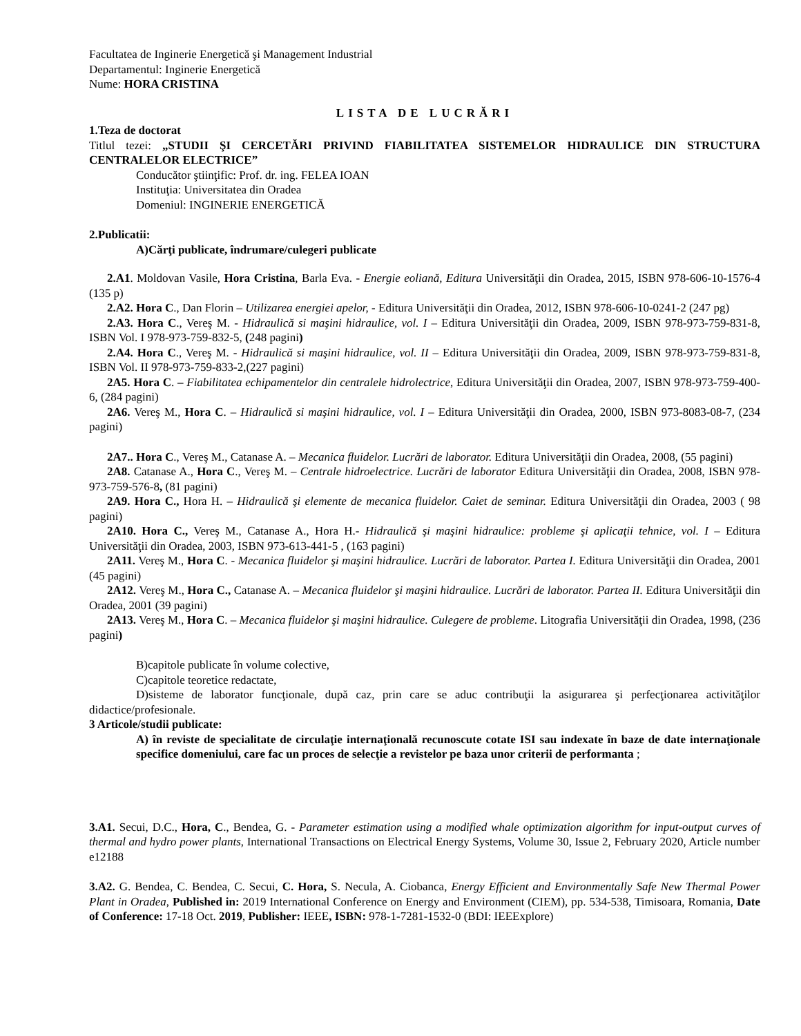Facultatea de Inginerie Energetică şi Management Industrial
Departamentul: Inginerie Energetică
Nume: HORA CRISTINA
LISTA DE LUCRĂRI
1.Teza de doctorat
Titlul tezei: „STUDII ŞI CERCETĂRI PRIVIND FIABILITATEA SISTEMELOR HIDRAULICE DIN STRUCTURA CENTRALELOR ELECTRICE”
Conducător ştiinţific: Prof. dr. ing. FELEA IOAN
Instituţia: Universitatea din Oradea
Domeniul: INGINERIE ENERGETICĂ
2.Publicatii:
A)Cărţi publicate, îndrumare/culegeri publicate
2.A1. Moldovan Vasile, Hora Cristina, Barla Eva. - Energie eoliană, Editura Universităţii din Oradea, 2015, ISBN 978-606-10-1576-4 (135 p)
2.A2. Hora C., Dan Florin – Utilizarea energiei apelor, - Editura Universităţii din Oradea, 2012, ISBN 978-606-10-0241-2 (247 pg)
2.A3. Hora C., Vereş M. - Hidraulică si maşini hidraulice, vol. I – Editura Universităţii din Oradea, 2009, ISBN 978-973-759-831-8, ISBN Vol. I 978-973-759-832-5, (248 pagini)
2.A4. Hora C., Vereş M. - Hidraulică si maşini hidraulice, vol. II – Editura Universităţii din Oradea, 2009, ISBN 978-973-759-831-8, ISBN Vol. II 978-973-759-833-2,(227 pagini)
2A5. Hora C. – Fiabilitatea echipamentelor din centralele hidrolectrice, Editura Universităţii din Oradea, 2007, ISBN 978-973-759-400-6, (284 pagini)
2A6. Vereş M., Hora C. – Hidraulică si maşini hidraulice, vol. I – Editura Universităţii din Oradea, 2000, ISBN 973-8083-08-7, (234 pagini)
2A7.. Hora C., Vereş M., Catanase A. – Mecanica fluidelor. Lucrări de laborator. Editura Universităţii din Oradea, 2008, (55 pagini)
2A8. Catanase A., Hora C., Vereş M. – Centrale hidroelectrice. Lucrări de laborator Editura Universităţii din Oradea, 2008, ISBN 978-973-759-576-8, (81 pagini)
2A9. Hora C., Hora H. – Hidraulică şi elemente de mecanica fluidelor. Caiet de seminar. Editura Universităţii din Oradea, 2003 ( 98 pagini)
2A10. Hora C., Vereş M., Catanase A., Hora H.- Hidraulică şi maşini hidraulice: probleme şi aplicaţii tehnice, vol. I – Editura Universităţii din Oradea, 2003, ISBN 973-613-441-5 , (163 pagini)
2A11. Vereş M., Hora C. - Mecanica fluidelor şi maşini hidraulice. Lucrări de laborator. Partea I. Editura Universităţii din Oradea, 2001 (45 pagini)
2A12. Vereş M., Hora C., Catanase A. – Mecanica fluidelor şi maşini hidraulice. Lucrări de laborator. Partea II. Editura Universităţii din Oradea, 2001 (39 pagini)
2A13. Vereş M., Hora C. – Mecanica fluidelor şi maşini hidraulice. Culegere de probleme. Litografia Universităţii din Oradea, 1998, (236 pagini)
B)capitole publicate în volume colective,
C)capitole teoretice redactate,
D)sisteme de laborator funcţionale, după caz, prin care se aduc contribuţii la asigurarea şi perfecţionarea activităţilor didactice/profesionale.
3 Articole/studii publicate:
A) în reviste de specialitate de circulaţie internaţională recunoscute cotate ISI sau indexate în baze de date internaţionale specifice domeniului, care fac un proces de selecţie a revistelor pe baza unor criterii de performanta ;
3.A1. Secui, D.C., Hora, C., Bendea, G. - Parameter estimation using a modified whale optimization algorithm for input-output curves of thermal and hydro power plants, International Transactions on Electrical Energy Systems, Volume 30, Issue 2, February 2020, Article number e12188
3.A2. G. Bendea, C. Bendea, C. Secui, C. Hora, S. Necula, A. Ciobanca, Energy Efficient and Environmentally Safe New Thermal Power Plant in Oradea, Published in: 2019 International Conference on Energy and Environment (CIEM), pp. 534-538, Timisoara, Romania, Date of Conference: 17-18 Oct. 2019, Publisher: IEEE, ISBN: 978-1-7281-1532-0 (BDI: IEEExplore)